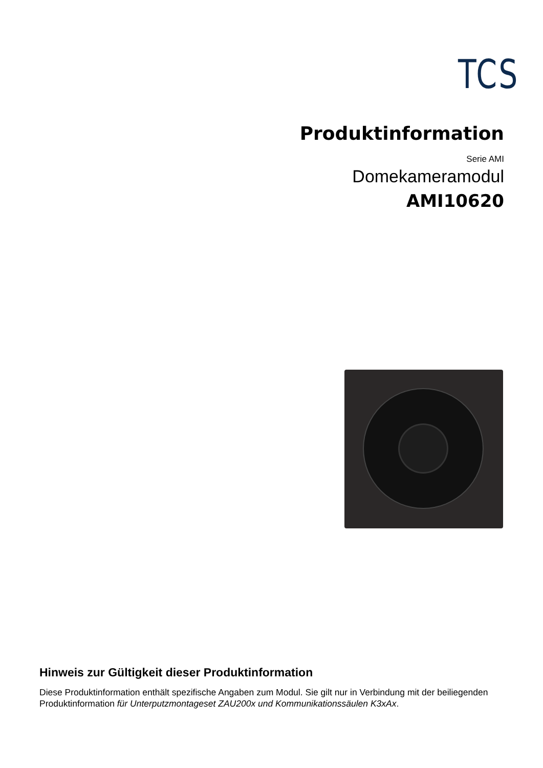TCS
Produktinformation
Serie AMI
Domekameramodul
AMI10620
Hinweis zur Gültigkeit dieser Produktinformation
Diese Produktinformation enthält spezifische Angaben zum Modul. Sie gilt nur in Verbindung mit der beiliegenden Produktinformation für Unterputzmontageset ZAU200x und Kommunikationssäulen K3xAx.